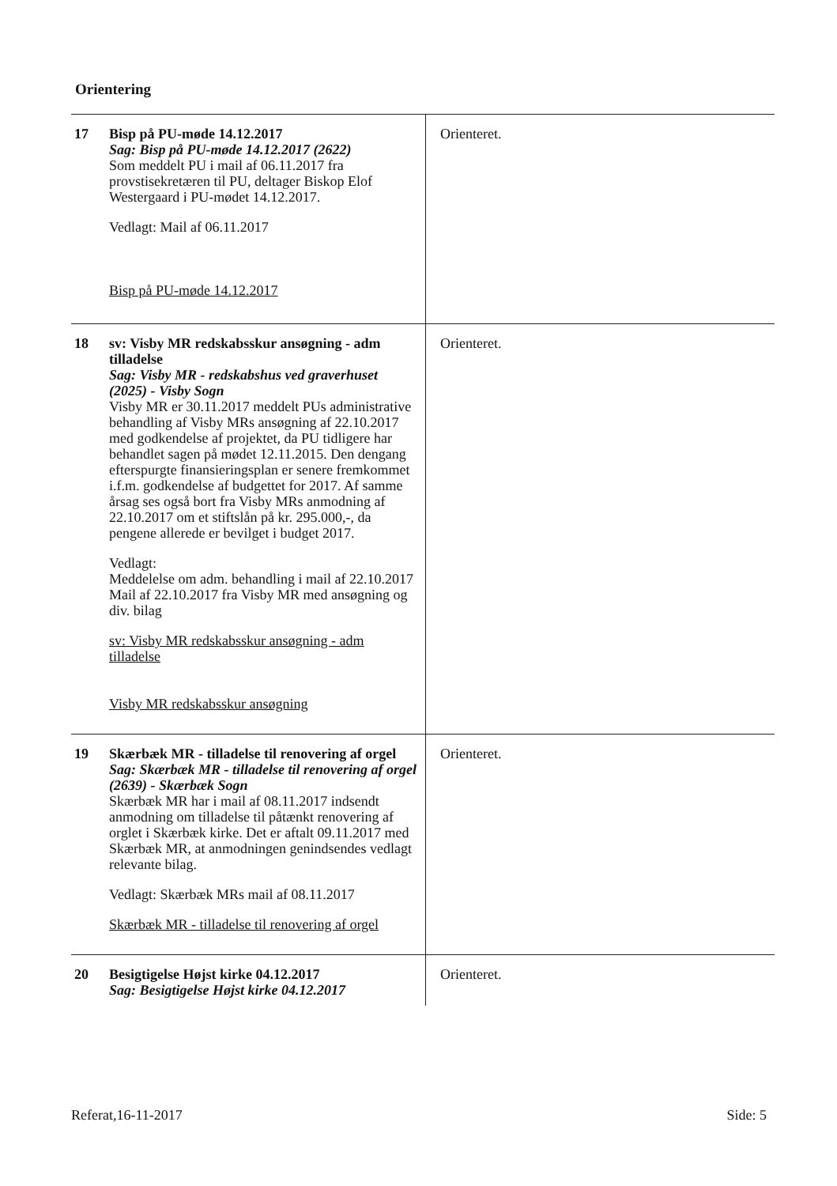Orientering
| 17 | Bisp på PU-møde 14.12.2017 Sag: Bisp på PU-møde 14.12.2017 (2622) Som meddelt PU i mail af 06.11.2017 fra provstisekretæren til PU, deltager Biskop Elof Westergaard i PU-mødet 14.12.2017. Vedlagt: Mail af 06.11.2017 Bisp på PU-møde 14.12.2017 | Orienteret. |
| 18 | sv: Visby MR redskabsskur ansøgning - adm tilladelse Sag: Visby MR - redskabshus ved graverhuset (2025) - Visby Sogn Visby MR er 30.11.2017 meddelt PUs administrative behandling af Visby MRs ansøgning af 22.10.2017 med godkendelse af projektet, da PU tidligere har behandlet sagen på mødet 12.11.2015. Den dengang efterspurgte finansieringsplan er senere fremkommet i.f.m. godkendelse af budgettet for 2017. Af samme årsag ses også bort fra Visby MRs anmodning af 22.10.2017 om et stiftslån på kr. 295.000,-, da pengene allerede er bevilget i budget 2017. Vedlagt: Meddelelse om adm. behandling i mail af 22.10.2017 Mail af 22.10.2017 fra Visby MR med ansøgning og div. bilag sv: Visby MR redskabsskur ansøgning - adm tilladelse Visby MR redskabsskur ansøgning | Orienteret. |
| 19 | Skærbæk MR - tilladelse til renovering af orgel Sag: Skærbæk MR - tilladelse til renovering af orgel (2639) - Skærbæk Sogn Skærbæk MR har i mail af 08.11.2017 indsendt anmodning om tilladelse til påtænkt renovering af orglet i Skærbæk kirke. Det er aftalt 09.11.2017 med Skærbæk MR, at anmodningen genindsendes vedlagt relevante bilag. Vedlagt: Skærbæk MRs mail af 08.11.2017 Skærbæk MR - tilladelse til renovering af orgel | Orienteret. |
| 20 | Besigtigelse Højst kirke 04.12.2017 Sag: Besigtigelse Højst kirke 04.12.2017 | Orienteret. |
Referat,16-11-2017 Side: 5